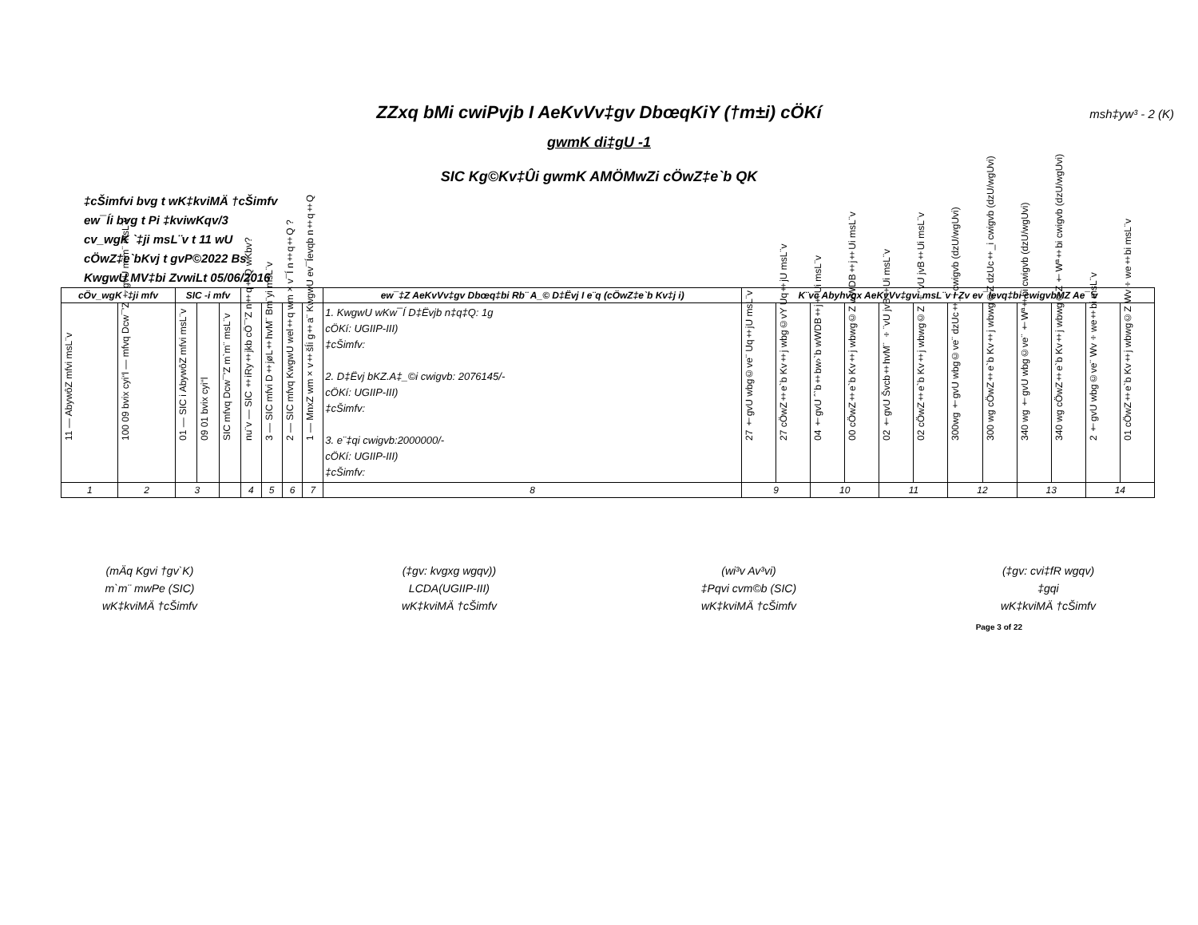ZZxq bMi cwiPvjb I AeKvVv‡gv DbœqKiY (†m±i) cÖKí msh‡yw³ - 2 (K)
gwmK di‡gU -1
SIC Kg©Kv‡Ûi gwmK AMÖMwZi cÖwZ‡e`b QK
‡cŠimfvi bvg t wK‡kviMÄ †cŠimfv
ew¯Íi bvg t Pi ‡kviwKqv/3
cv_wgK `‡ji msL¨v t 11 wU
cÖwZ‡e`bKvj t gvP©2022 Bs
KwgwU MV‡bi ZvwiLt 05/06/2016
| cÖv_wgK `‡ji mfv | | SIC -i mfv | | | | | | | ew¯‡Z AeKvVv‡gv Dbœq‡bi Rb¨ A_© D‡Ëvj I e¨q (cÖwZ‡e`b Kv‡j i) | K¨vc Abyhvqx AeKvVv‡gvi msL¨v I Zv ev¯Íevq‡bi cwigvbMZ Ae¯'v | | | | | | | | | | | |
| --- | --- | --- | --- | --- | --- | --- | --- | --- | --- | --- | --- | --- | --- | --- | --- | --- | --- | --- | --- | --- | --- |
| 11 — AbywôZ mfvi msL¨v | 100 09 bvix cyi“l — mfvq Dcw¯'Z †gvU m`m¨ msL¨v | 01 — SIC i AbywôZ mfvi msL¨v | 09 01 bvix cyi“l | SIC mfvq Dcw¯'Z m`m¨ msL¨v | nu¨v — SIC ‡iRy‡jkb cÖ¯‘Z n‡q‡Q wKbv? | 3 — SIC mfvi D‡jøL‡hvM¨ Bm¨yi msL¨v | 2 — SIC mfvq KwgwU wel‡q wm×v¯Í n‡q‡Q ? | 1 — MnxZ wm×v‡šÍi g‡a¨ KwgwU ev¯Íevqb n‡q‡Q | 1. KwgwU wKw¯Í D‡Ëvjb n‡q‡Q: 1g cÖKí: UGIIP-III) ‡cŠimfv: 2. D‡Ëvj bKZ.A‡_©i cwigvb: 2076145/- cÖKí: UGIIP-III) ‡cŠimfv: 3. e¨‡qi cwigvb:2000000/- cÖKí: UGIIP-III) ‡cŠimfv: | 27 †gvU wbg©ve¨ Uq‡jU msL¨v | 27 cÖwZ‡e`b Kv‡j wbg©vY Uq‡jU msL¨v | 04 †gvU ˆ`b‡bw›`b wWDB‡j‡Ui msL¨v | 00 cÖwZ‡e`b Kv‡j wbwg©Z wWDB‡j‡Ui msL¨v | 02 †gvU Švcb‡hvM¨ ÷¨vU jvB‡Ui msL¨v | 02 cÖwZ‡e`b Kv‡j wbwg©Z ÷¨vU jvB‡Ui msL¨v | 300wg †gvU wbg©ve¨ dzUc‡_i cwigvb (dzU/wgUvi) | 300 wg cÖwZ‡e`b Kv‡j wbwg©Z dzUc‡_i cwigvb (dzU/wgUvi) | 340 wg †gvU wbg©ve¨ †Wª‡bi cwigvb (dzU/wgUvi) | 340 wg cÖwZ‡e`b Kv‡j wbwg©Z †Wª‡bi cwigvb (dzU/wgUvi) | 2 †gvU wbg©ve¨ Wv÷we‡bi msL¨v | 01 cÖwZ‡e`b Kv‡j wbwg©Z Wv÷we‡bi msL¨v |
| 1 | 2 | 3 | | | 4 | 5 | 6 | 7 | 8 | 9 | | 10 | | 11 | | 12 | | 13 | | 14 | |
(mÄq Kgvi †gv`K)
m`m¨ mwPe (SIC)
wK‡kviMÄ †cŠimfv
(‡gv: kvgxg wgqv))
LCDA(UGIIP-III)
wK‡kviMÄ †cŠimfv
(wi³v Av³vi)
‡Pqvi cvm©b (SIC)
wK‡kviMÄ †cŠimfv
(‡gv: cvi‡fR wgqv)
‡gqi
wK‡kviMÄ †cŠimfv
Page 3 of 22